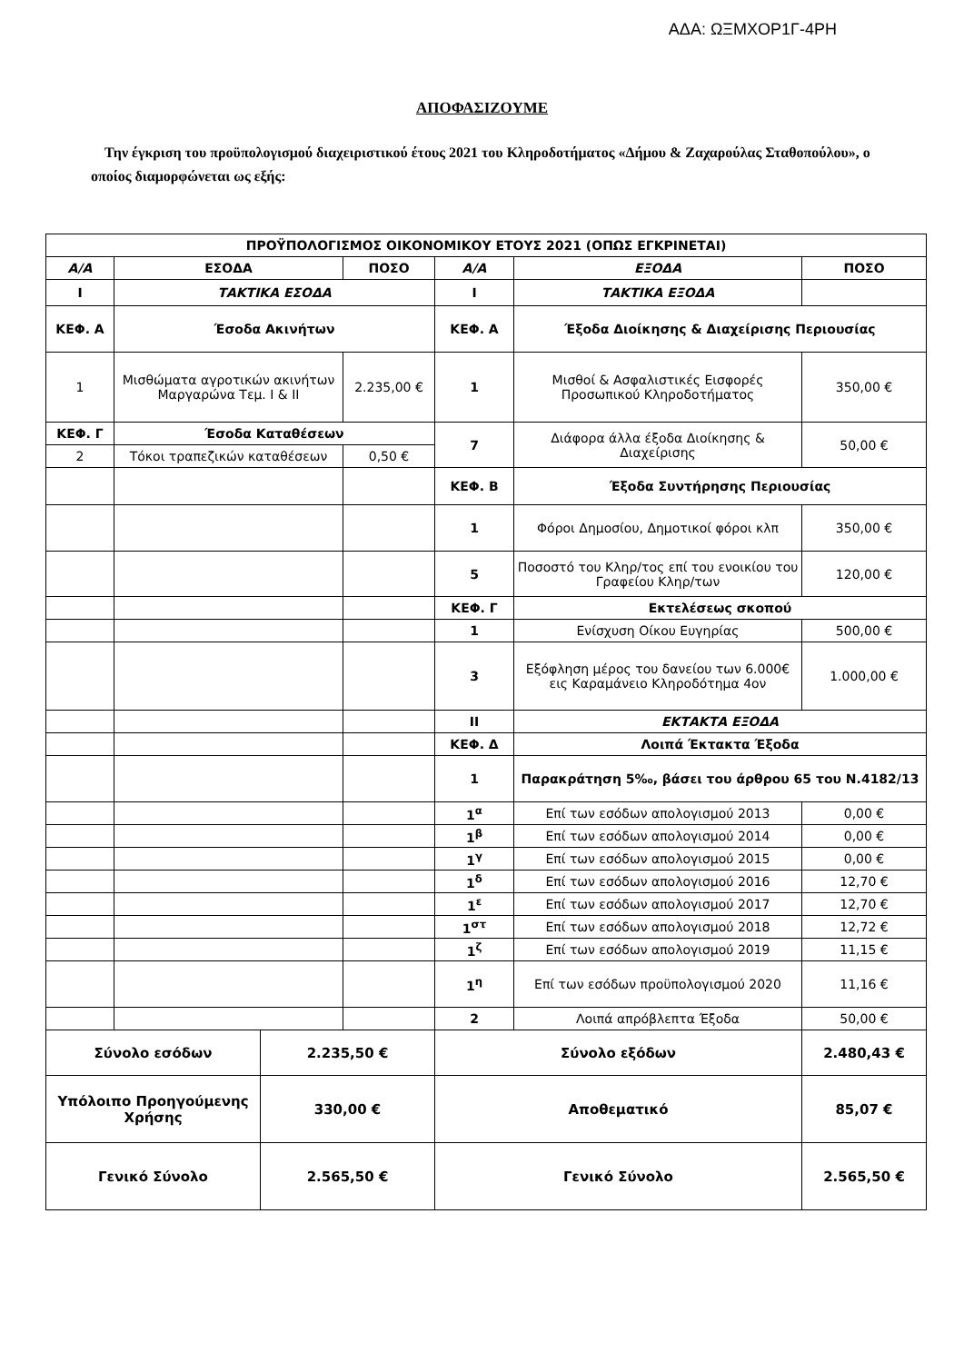ΑΔΑ: ΩΞΜΧΟΡ1Γ-4ΡΗ
ΑΠΟΦΑΣΙΖΟΥΜΕ
Την έγκριση του προϋπολογισμού διαχειριστικού έτους 2021 του Κληροδοτήματος «Δήμου & Ζαχαρούλας Σταθοπούλου», ο οποίος διαμορφώνεται ως εξής:
| ΠΡΟΫΠΟΛΟΓΙΣΜΟΣ ΟΙΚΟΝΟΜΙΚΟΥ ΕΤΟΥΣ 2021 (ΟΠΩΣ ΕΓΚΡΙΝΕΤΑΙ) | | | | | | |
| --- | --- | --- | --- | --- | --- | --- |
| Α/Α | ΕΣΟΔΑ | | ΠΟΣΟ | Α/Α | ΕΞΟΔΑ | ΠΟΣΟ |
| I | ΤΑΚΤΙΚΑ ΕΣΟΔΑ | | | I | ΤΑΚΤΙΚΑ ΕΞΟΔΑ | |
| ΚΕΦ. Α | Έσοδα Ακινήτων | | | ΚΕΦ. Α | Έξοδα Διοίκησης & Διαχείρισης Περιουσίας | |
| 1 | Μισθώματα αγροτικών ακινήτων Μαργαρώνα Τεμ. I & II | | 2.235,00 € | 1 | Μισθοί & Ασφαλιστικές Εισφορές Προσωπικού Κληροδοτήματος | 350,00 € |
| ΚΕΦ. Γ | Έσοδα Καταθέσεων | | | 7 | Διάφορα άλλα έξοδα Διοίκησης & Διαχείρισης | 50,00 € |
| 2 | Τόκοι τραπεζικών καταθέσεων | | 0,50 € | | | |
| | | | | ΚΕΦ. Β | Έξοδα Συντήρησης Περιουσίας | |
| | | | | 1 | Φόροι Δημοσίου, Δημοτικοί φόροι κλπ | 350,00 € |
| | | | | 5 | Ποσοστό του Κληρ/τος επί του ενοικίου του Γραφείου Κληρ/των | 120,00 € |
| | | | | ΚΕΦ. Γ | Εκτελέσεως σκοπού | |
| | | | | 1 | Ενίσχυση Οίκου Ευγηρίας | 500,00 € |
| | | | | 3 | Εξόφληση μέρος του δανείου των 6.000€ εις Καραμάνειο Κληροδότημα 4ον | 1.000,00 € |
| | | | | II | ΕΚΤΑΚΤΑ ΕΞΟΔΑ | |
| | | | | ΚΕΦ. Δ | Λοιπά Έκτακτα Έξοδα | |
| | | | | 1 | Παρακράτηση 5‰, βάσει του άρθρου 65 του Ν.4182/13 | |
| | | | | 1<sup>α</sup> | Επί των εσόδων απολογισμού 2013 | 0,00 € |
| | | | | 1<sup>β</sup> | Επί των εσόδων απολογισμού 2014 | 0,00 € |
| | | | | 1<sup>γ</sup> | Επί των εσόδων απολογισμού 2015 | 0,00 € |
| | | | | 1<sup>δ</sup> | Επί των εσόδων απολογισμού 2016 | 12,70 € |
| | | | | 1<sup>ε</sup> | Επί των εσόδων απολογισμού 2017 | 12,70 € |
| | | | | 1<sup>στ</sup> | Επί των εσόδων απολογισμού 2018 | 12,72 € |
| | | | | 1<sup>ζ</sup> | Επί των εσόδων απολογισμού 2019 | 11,15 € |
| | | | | 1<sup>η</sup> | Επί των εσόδων προϋπολογισμού 2020 | 11,16 € |
| | | | | 2 | Λοιπά απρόβλεπτα Έξοδα | 50,00 € |
| Σύνολο εσόδων | | 2.235,50 € | | Σύνολο εξόδων | | 2.480,43 € |
| Υπόλοιπο Προηγούμενης Χρήσης | | 330,00 € | | Αποθεματικό | | 85,07 € |
| Γενικό Σύνολο | | 2.565,50 € | | Γενικό Σύνολο | | 2.565,50 € |